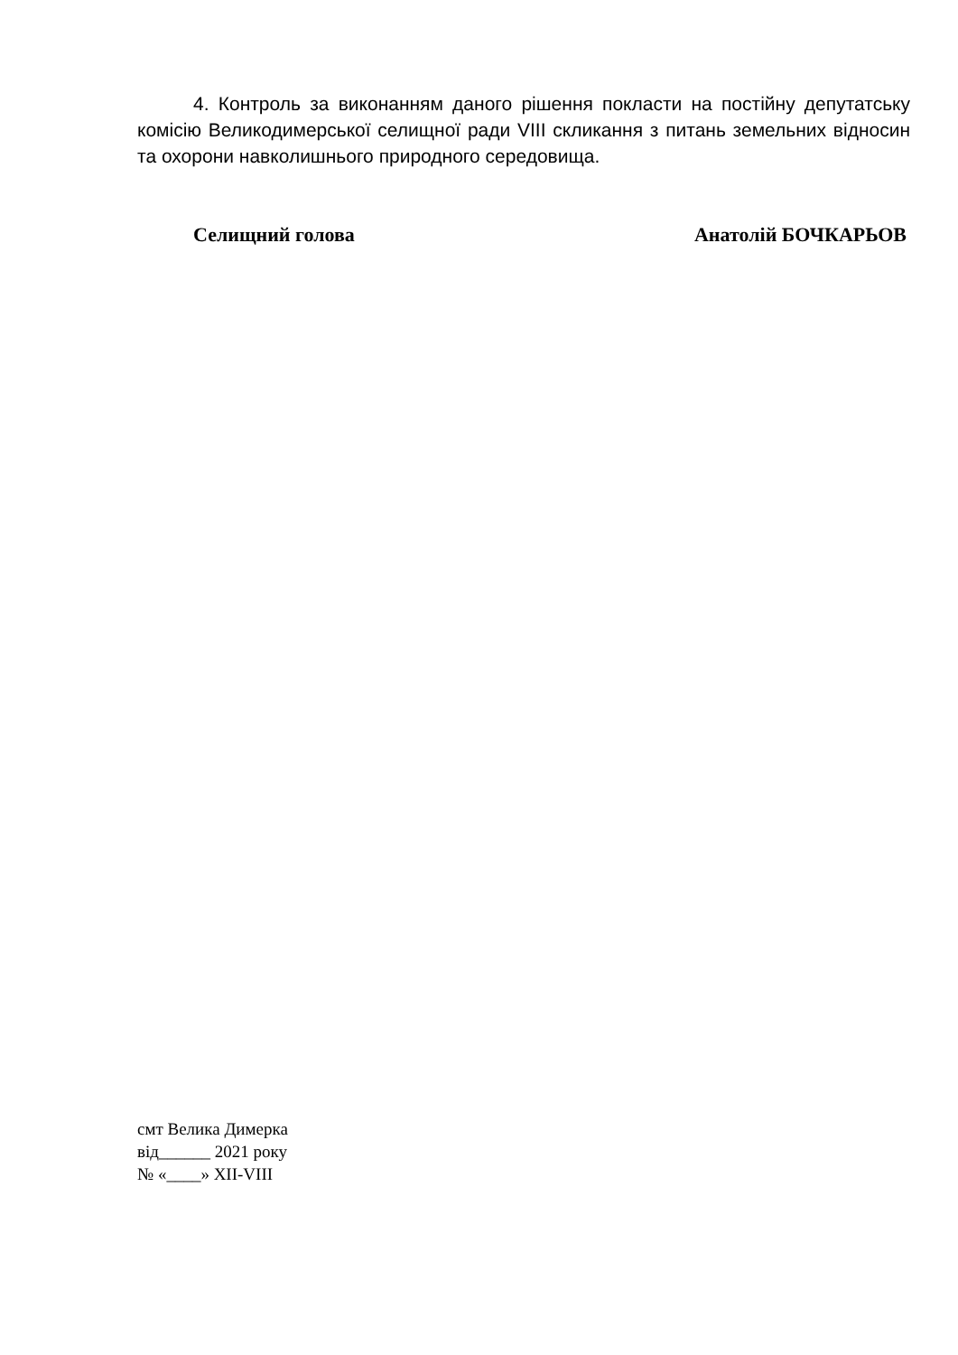4. Контроль за виконанням даного рішення покласти на постійну депутатську комісію Великодимерської селищної ради VIII скликання з питань земельних відносин та охорони навколишнього природного середовища.
Селищний голова Анатолій БОЧКАРЬОВ
смт Велика Димерка
від______ 2021 року
№ «____» XII-VIII